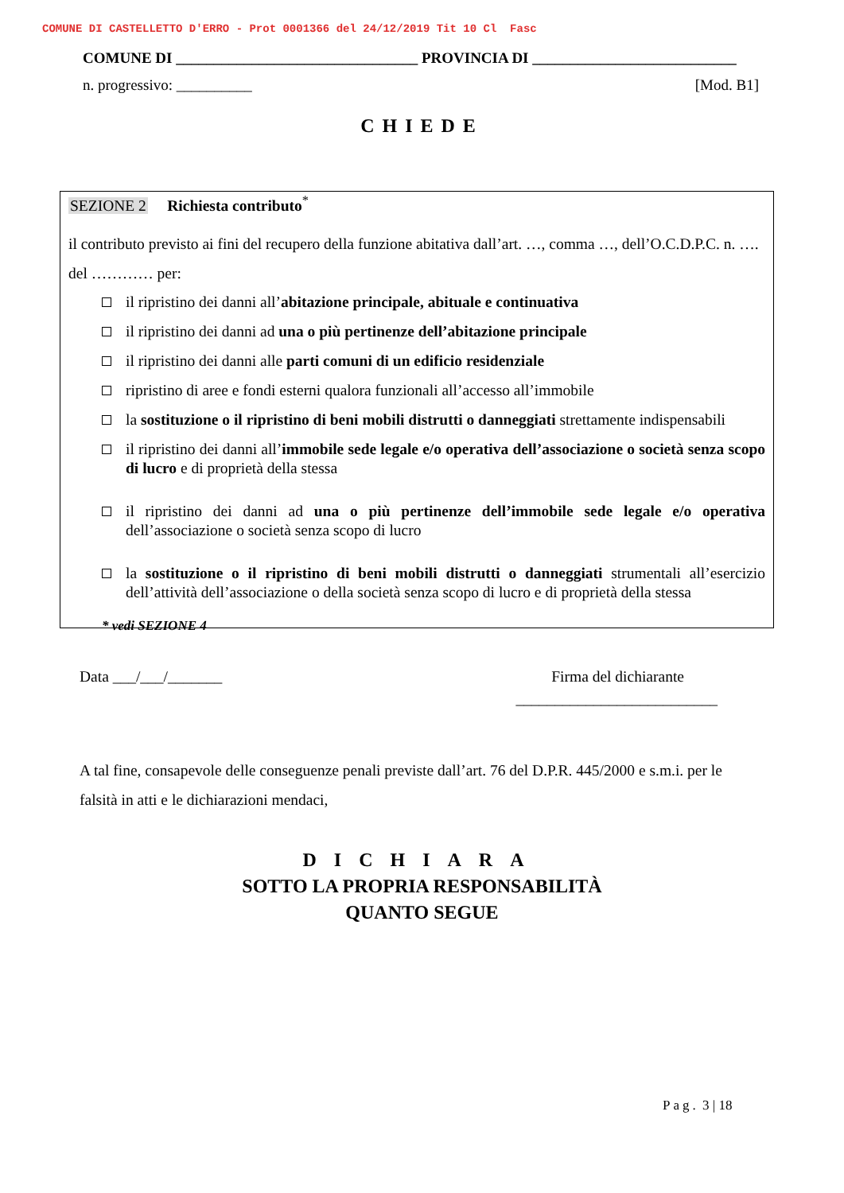COMUNE DI CASTELLETTO D'ERRO - Prot 0001366 del 24/12/2019 Tit 10 Cl Fasc
COMUNE DI ________________________________ PROVINCIA DI ___________________________
n. progressivo: __________ [Mod. B1]
CHIEDE
SEZIONE 2 Richiesta contributo<sup>*</sup>
il contributo previsto ai fini del recupero della funzione abitativa dall’art. …, comma …, dell’O.C.D.P.C. n. …. del ………… per:
il ripristino dei danni all’abitazione principale, abituale e continuativa
il ripristino dei danni ad una o più pertinenze dell’abitazione principale
il ripristino dei danni alle parti comuni di un edificio residenziale
ripristino di aree e fondi esterni qualora funzionali all’accesso all’immobile
la sostituzione o il ripristino di beni mobili distrutti o danneggiati strettamente indispensabili
il ripristino dei danni all’immobile sede legale e/o operativa dell’associazione o società senza scopo di lucro e di proprietà della stessa
il ripristino dei danni ad una o più pertinenze dell’immobile sede legale e/o operativa dell’associazione o società senza scopo di lucro
la sostituzione o il ripristino di beni mobili distrutti o danneggiati strumentali all’esercizio dell’attività dell’associazione o della società senza scopo di lucro e di proprietà della stessa
* vedi SEZIONE 4
Data ___/___/_______ Firma del dichiarante
__________________________
A tal fine, consapevole delle conseguenze penali previste dall’art. 76 del D.P.R. 445/2000 e s.m.i. per le falsità in atti e le dichiarazioni mendaci,
DICHIARA
SOTTO LA PROPRIA RESPONSABILITÀ
QUANTO SEGUE
Pag. 3 | 18